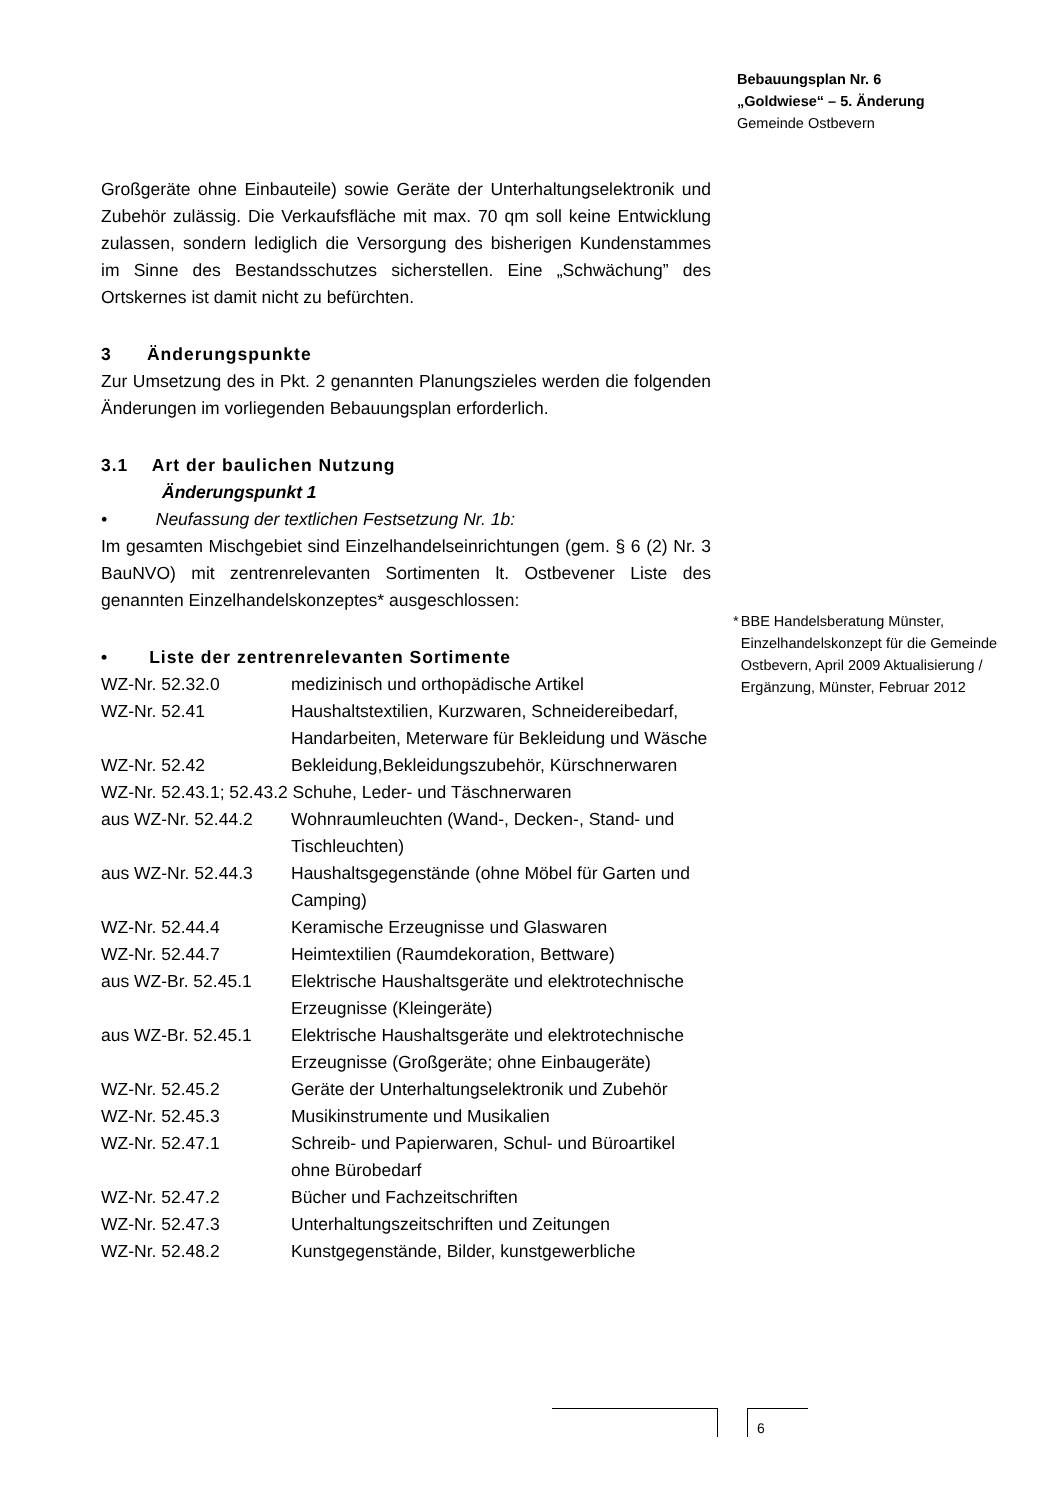Bebauungsplan Nr. 6
„Goldwiese“ – 5. Änderung
Gemeinde Ostbevern
Großgeräte ohne Einbauteile) sowie Geräte der Unterhaltungselektronik und Zubehör zulässig. Die Verkaufsfläche mit max. 70 qm soll keine Entwicklung zulassen, sondern lediglich die Versorgung des bisherigen Kundenstammes im Sinne des Bestandsschutzes sicherstellen. Eine „Schwächung” des Ortskernes ist damit nicht zu befürchten.
3 Änderungspunkte
Zur Umsetzung des in Pkt. 2 genannten Planungszieles werden die folgenden Änderungen im vorliegenden Bebauungsplan erforderlich.
3.1 Art der baulichen Nutzung
Änderungspunkt 1
• Neufassung der textlichen Festsetzung Nr. 1b:
Im gesamten Mischgebiet sind Einzelhandelseinrichtungen (gem. § 6 (2) Nr. 3 BauNVO) mit zentrenrelevanten Sortimenten lt. Ostbevener Liste des genannten Einzelhandelskonzeptes* ausgeschlossen:
• Liste der zentrenrelevanten Sortimente
| WZ-Nr. 52.32.0 | medizinisch und orthopädische Artikel |
| WZ-Nr. 52.41 | Haushaltstextilien, Kurzwaren, Schneidereibedarf, Handarbeiten, Meterware für Bekleidung und Wäsche |
| WZ-Nr. 52.42 | Bekleidung,Bekleidungszubehör, Kürschnerwaren |
| WZ-Nr. 52.43.1; 52.43.2 Schuhe, Leder- und Täschnerwaren | |
| aus WZ-Nr. 52.44.2 | Wohnraumleuchten (Wand-, Decken-, Stand- und Tischleuchten) |
| aus WZ-Nr. 52.44.3 | Haushaltsgegenstände (ohne Möbel für Garten und Camping) |
| WZ-Nr. 52.44.4 | Keramische Erzeugnisse und Glaswaren |
| WZ-Nr. 52.44.7 | Heimtextilien (Raumdekoration, Bettware) |
| aus WZ-Br. 52.45.1 | Elektrische Haushaltsgeräte und elektrotechnische Erzeugnisse (Kleingeräte) |
| aus WZ-Br. 52.45.1 | Elektrische Haushaltsgeräte und elektrotechnische Erzeugnisse (Großgeräte; ohne Einbaugeräte) |
| WZ-Nr. 52.45.2 | Geräte der Unterhaltungselektronik und Zubehör |
| WZ-Nr. 52.45.3 | Musikinstrumente und Musikalien |
| WZ-Nr. 52.47.1 | Schreib- und Papierwaren, Schul- und Büroartikel ohne Bürobedarf |
| WZ-Nr. 52.47.2 | Bücher und Fachzeitschriften |
| WZ-Nr. 52.47.3 | Unterhaltungszeitschriften und Zeitungen |
| WZ-Nr. 52.48.2 | Kunstgegenstände, Bilder, kunstgewerbliche |
* BBE Handelsberatung Münster, Einzelhandelskonzept für die Gemeinde Ostbevern, April 2009 Aktualisierung / Ergänzung, Münster, Februar 2012
6